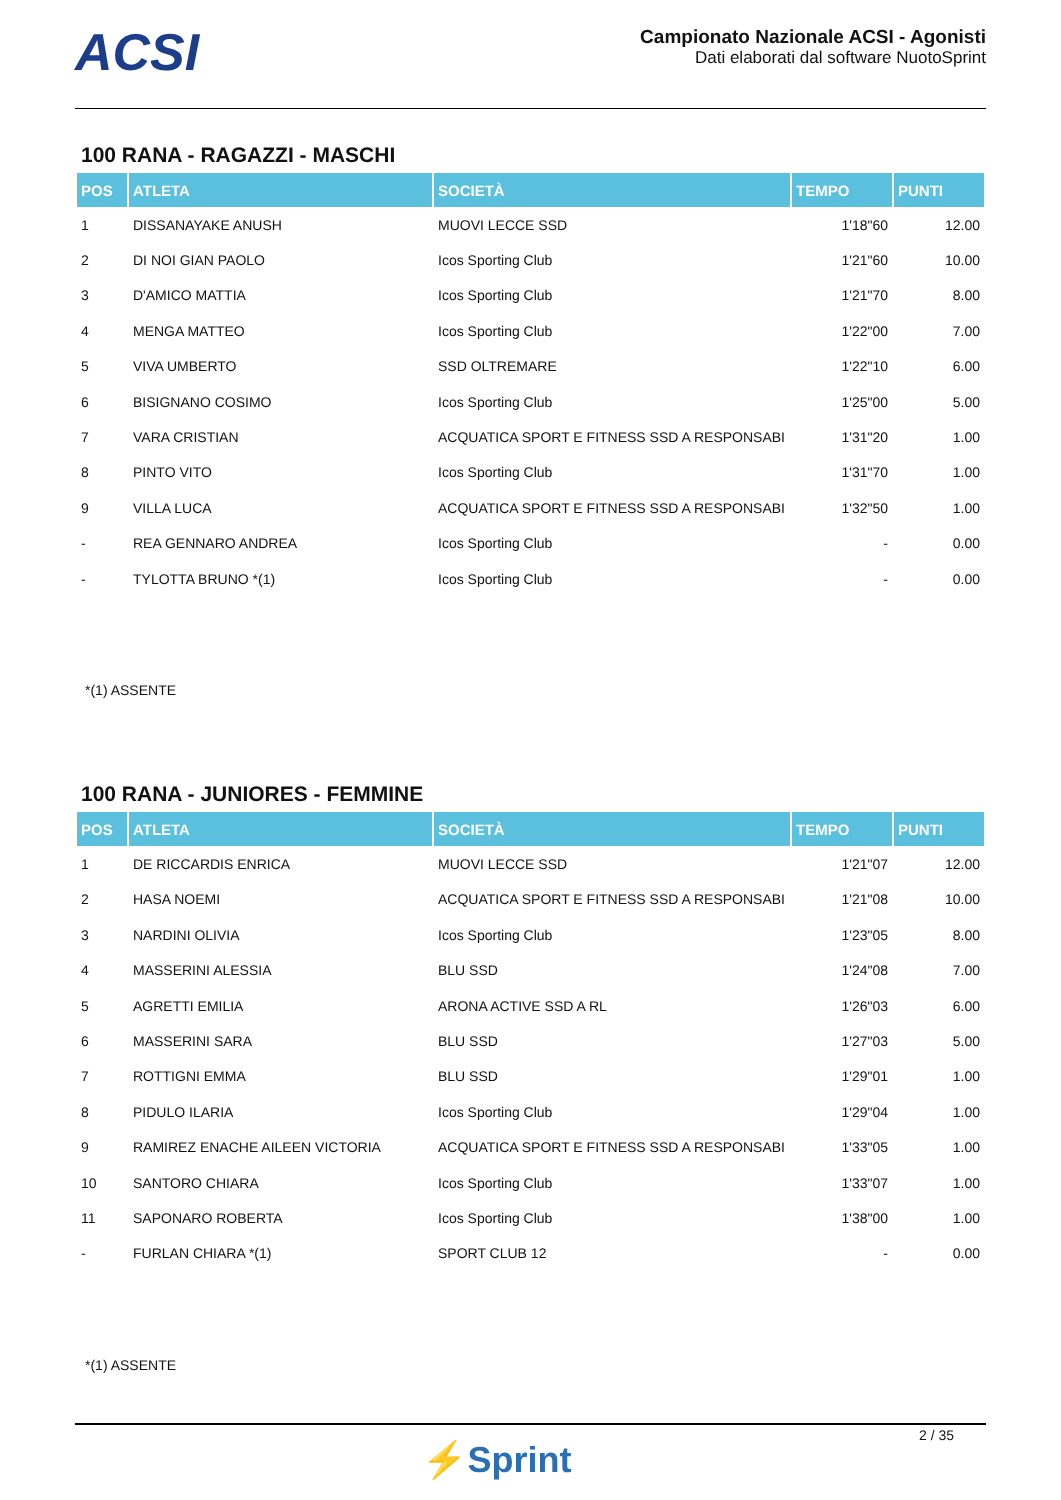ACSI
Campionato Nazionale ACSI - Agonisti
Dati elaborati dal software NuotoSprint
100 RANA - RAGAZZI - MASCHI
| POS | ATLETA | SOCIETÀ | TEMPO | PUNTI |
| --- | --- | --- | --- | --- |
| 1 | DISSANAYAKE ANUSH | MUOVI LECCE SSD | 1'18"60 | 12.00 |
| 2 | DI NOI GIAN PAOLO | Icos Sporting Club | 1'21"60 | 10.00 |
| 3 | D'AMICO MATTIA | Icos Sporting Club | 1'21"70 | 8.00 |
| 4 | MENGA MATTEO | Icos Sporting Club | 1'22"00 | 7.00 |
| 5 | VIVA UMBERTO | SSD OLTREMARE | 1'22"10 | 6.00 |
| 6 | BISIGNANO COSIMO | Icos Sporting Club | 1'25"00 | 5.00 |
| 7 | VARA CRISTIAN | ACQUATICA SPORT E FITNESS SSD A RESPONSABI | 1'31"20 | 1.00 |
| 8 | PINTO VITO | Icos Sporting Club | 1'31"70 | 1.00 |
| 9 | VILLA LUCA | ACQUATICA SPORT E FITNESS SSD A RESPONSABI | 1'32"50 | 1.00 |
| - | REA GENNARO ANDREA | Icos Sporting Club | - | 0.00 |
| - | TYLOTTA BRUNO *(1) | Icos Sporting Club | - | 0.00 |
*(1) ASSENTE
100 RANA - JUNIORES - FEMMINE
| POS | ATLETA | SOCIETÀ | TEMPO | PUNTI |
| --- | --- | --- | --- | --- |
| 1 | DE RICCARDIS ENRICA | MUOVI LECCE SSD | 1'21"07 | 12.00 |
| 2 | HASA NOEMI | ACQUATICA SPORT E FITNESS SSD A RESPONSABI | 1'21"08 | 10.00 |
| 3 | NARDINI OLIVIA | Icos Sporting Club | 1'23"05 | 8.00 |
| 4 | MASSERINI ALESSIA | BLU SSD | 1'24"08 | 7.00 |
| 5 | AGRETTI EMILIA | ARONA ACTIVE SSD A RL | 1'26"03 | 6.00 |
| 6 | MASSERINI SARA | BLU SSD | 1'27"03 | 5.00 |
| 7 | ROTTIGNI EMMA | BLU SSD | 1'29"01 | 1.00 |
| 8 | PIDULO ILARIA | Icos Sporting Club | 1'29"04 | 1.00 |
| 9 | RAMIREZ ENACHE AILEEN VICTORIA | ACQUATICA SPORT E FITNESS SSD A RESPONSABI | 1'33"05 | 1.00 |
| 10 | SANTORO CHIARA | Icos Sporting Club | 1'33"07 | 1.00 |
| 11 | SAPONARO ROBERTA | Icos Sporting Club | 1'38"00 | 1.00 |
| - | FURLAN CHIARA *(1) | SPORT CLUB 12 | - | 0.00 |
*(1) ASSENTE
⚡Sprint
2 / 35